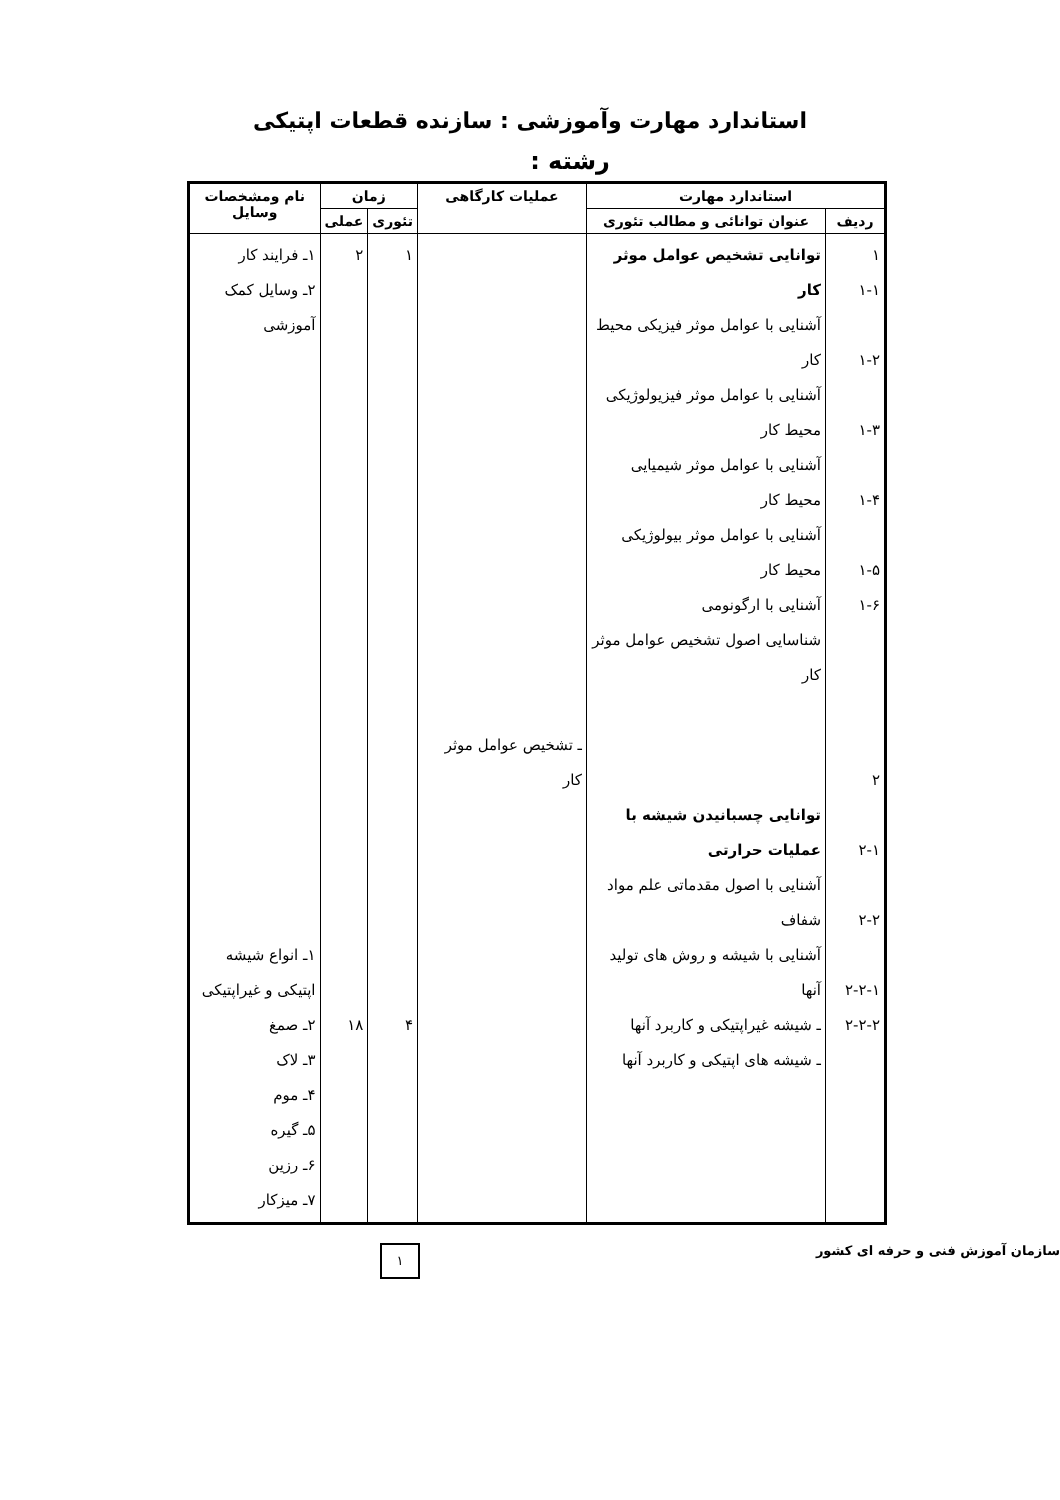استاندارد مهارت وآموزشی : سازنده قطعات اپتیکی
رشته :
| استاندارد مهارت | | عملیات کارگاهی | زمان | | نام ومشخصات وسایل |
| --- | --- | --- | --- | --- | --- |
| ردیف | عنوان توانائی و مطالب تئوری | | تئوری | عملی | |
| ۱ ۱-۱ ۱-۲ ۱-۳ ۱-۴ ۱-۵ ۱-۶ ۲ ۲-۱ ۲-۲ ۲-۲-۱ ۲-۲-۲ | توانایی تشخیص عوامل موثر کار آشنایی با عوامل موثر فیزیکی محیط کار آشنایی با عوامل موثر فیزیولوژیکی محیط کار آشنایی با عوامل موثر شیمیایی محیط کار آشنایی با عوامل موثر بیولوژیکی محیط کار آشنایی با ارگونومی شناسایی اصول تشخیص عوامل موثر کار توانایی چسبانیدن شیشه با عملیات حرارتی آشنایی با اصول مقدماتی علم مواد شفاف آشنایی با شیشه و روش های تولید آنها ـ شیشه غیراپتیکی و کاربرد آنها ـ شیشه های اپتیکی و کاربرد آنها | ـ تشخیص عوامل موثر کار | ۱ ۴ | ۲ ۱۸ | ۱ـ فرایند کار ۲ـ وسایل کمک آموزشی ۱ـ انواع شیشه اپتیکی و غیراپتیکی ۲ـ صمغ ۳ـ لاک ۴ـ موم ۵ـ گیره ۶ـ رزین ۷ـ میزکار |
سازمان آموزش فنی و حرفه ای کشور ۱